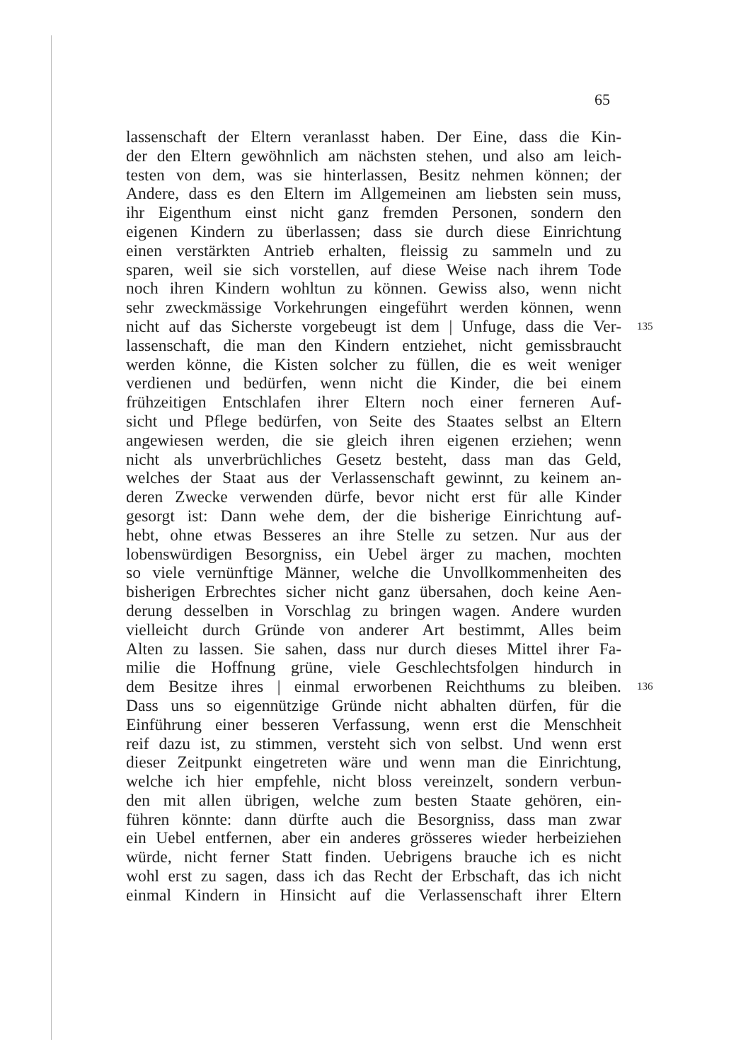65
lassenschaft der Eltern veranlasst haben. Der Eine, dass die Kin-
der den Eltern gewöhnlich am nächsten stehen, und also am leich-
testen von dem, was sie hinterlassen, Besitz nehmen können; der
Andere, dass es den Eltern im Allgemeinen am liebsten sein muss,
ihr Eigenthum einst nicht ganz fremden Personen, sondern den
eigenen Kindern zu überlassen; dass sie durch diese Einrichtung
einen verstärkten Antrieb erhalten, fleissig zu sammeln und zu
sparen, weil sie sich vorstellen, auf diese Weise nach ihrem Tode
noch ihren Kindern wohltun zu können. Gewiss also, wenn nicht
sehr zweckmässige Vorkehrungen eingeführt werden können, wenn
nicht auf das Sicherste vorgebeugt ist dem | Unfuge, dass die Ver- 135
lassenschaft, die man den Kindern entziehet, nicht gemissbraucht
werden könne, die Kisten solcher zu füllen, die es weit weniger
verdienen und bedürfen, wenn nicht die Kinder, die bei einem
frühzeitigen Entschlafen ihrer Eltern noch einer ferneren Auf-
sicht und Pflege bedürfen, von Seite des Staates selbst an Eltern
angewiesen werden, die sie gleich ihren eigenen erziehen; wenn
nicht als unverbrüchliches Gesetz besteht, dass man das Geld,
welches der Staat aus der Verlassenschaft gewinnt, zu keinem an-
deren Zwecke verwenden dürfe, bevor nicht erst für alle Kinder
gesorgt ist: Dann wehe dem, der die bisherige Einrichtung auf-
hebt, ohne etwas Besseres an ihre Stelle zu setzen. Nur aus der
lobenswürdigen Besorgniss, ein Uebel ärger zu machen, mochten
so viele vernünftige Männer, welche die Unvollkommenheiten des
bisherigen Erbrechtes sicher nicht ganz übersahen, doch keine Aen-
derung desselben in Vorschlag zu bringen wagen. Andere wurden
vielleicht durch Gründe von anderer Art bestimmt, Alles beim
Alten zu lassen. Sie sahen, dass nur durch dieses Mittel ihrer Fa-
milie die Hoffnung grüne, viele Geschlechtsfolgen hindurch in
dem Besitze ihres | einmal erworbenen Reichthums zu bleiben. 136
Dass uns so eigennützige Gründe nicht abhalten dürfen, für die
Einführung einer besseren Verfassung, wenn erst die Menschheit
reif dazu ist, zu stimmen, versteht sich von selbst. Und wenn erst
dieser Zeitpunkt eingetreten wäre und wenn man die Einrichtung,
welche ich hier empfehle, nicht bloss vereinzelt, sondern verbun-
den mit allen übrigen, welche zum besten Staate gehören, ein-
führen könnte: dann dürfte auch die Besorgniss, dass man zwar
ein Uebel entfernen, aber ein anderes grösseres wieder herbeiziehen
würde, nicht ferner Statt finden. Uebrigens brauche ich es nicht
wohl erst zu sagen, dass ich das Recht der Erbschaft, das ich nicht
einmal Kindern in Hinsicht auf die Verlassenschaft ihrer Eltern